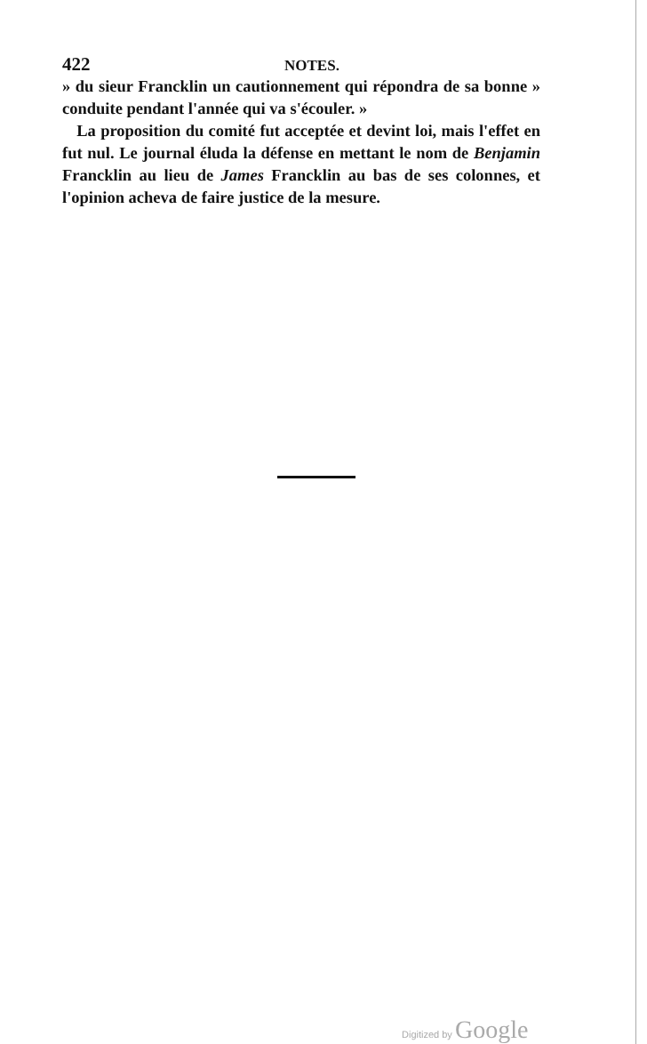422 NOTES.
» du sieur Francklin un cautionnement qui répondra de sa bonne » conduite pendant l'année qui va s'écouler. »
La proposition du comité fut acceptée et devint loi, mais l'effet en fut nul. Le journal éluda la défense en mettant le nom de Benjamin Francklin au lieu de James Francklin au bas de ses colonnes, et l'opinion acheva de faire justice de la mesure.
Digitized by Google